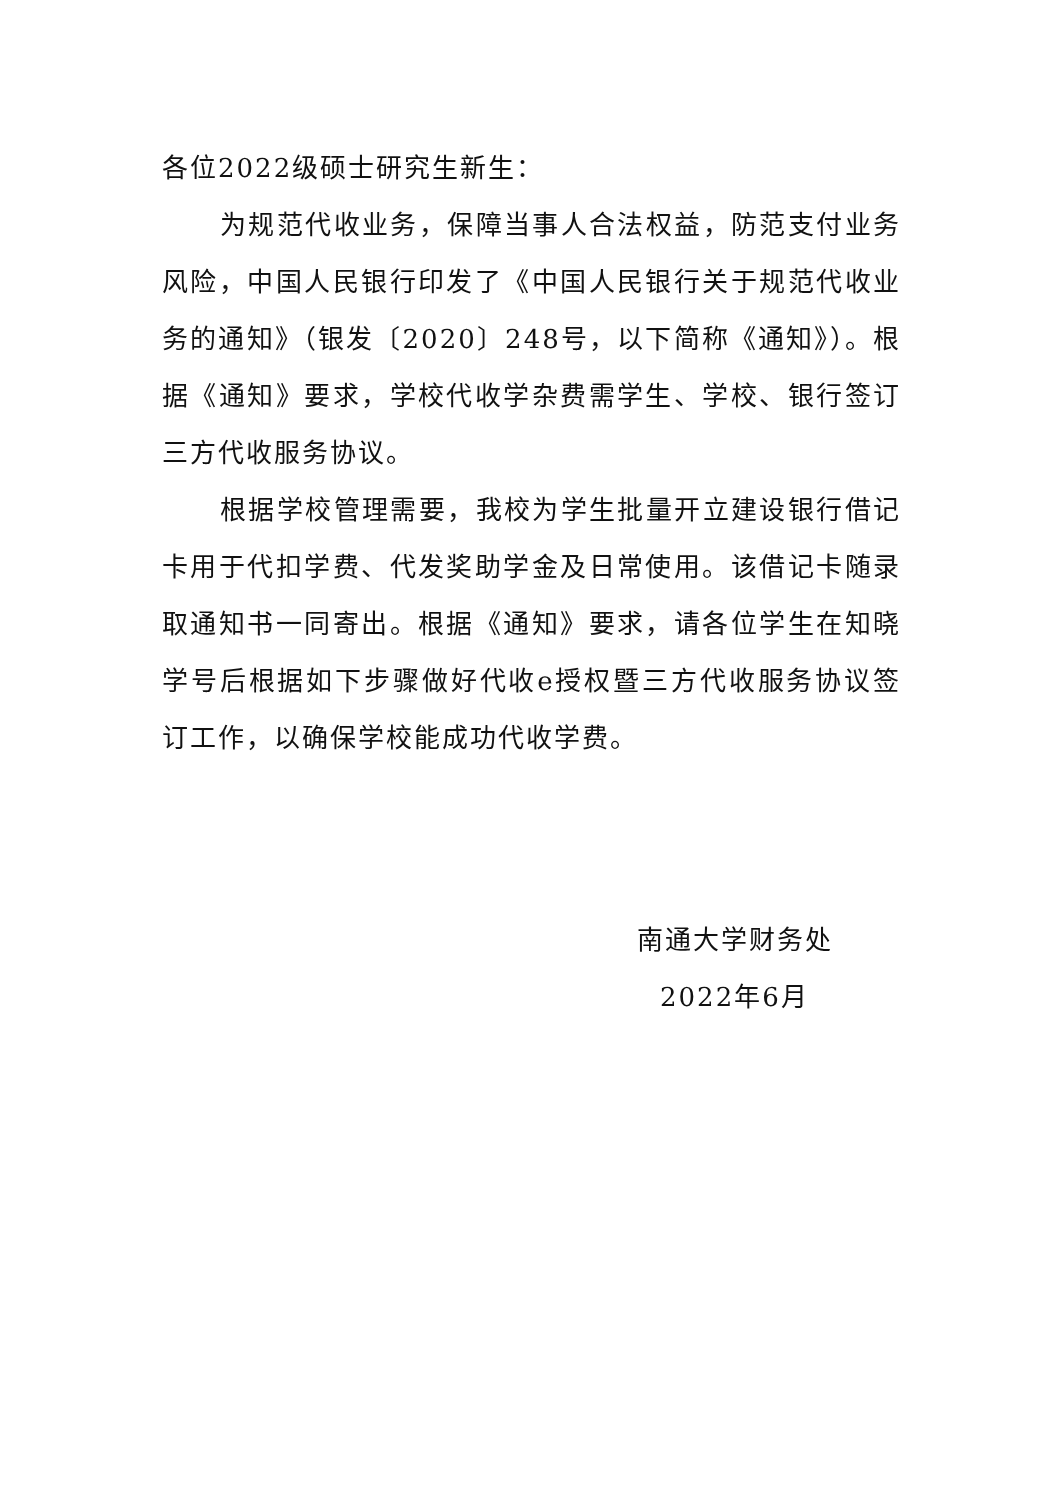各位2022级硕士研究生新生：
为规范代收业务，保障当事人合法权益，防范支付业务风险，中国人民银行印发了《中国人民银行关于规范代收业务的通知》（银发〔2020〕248号，以下简称《通知》）。根据《通知》要求，学校代收学杂费需学生、学校、银行签订三方代收服务协议。
根据学校管理需要，我校为学生批量开立建设银行借记卡用于代扣学费、代发奖助学金及日常使用。该借记卡随录取通知书一同寄出。根据《通知》要求，请各位学生在知晓学号后根据如下步骤做好代收e授权暨三方代收服务协议签订工作，以确保学校能成功代收学费。
南通大学财务处
2022年6月